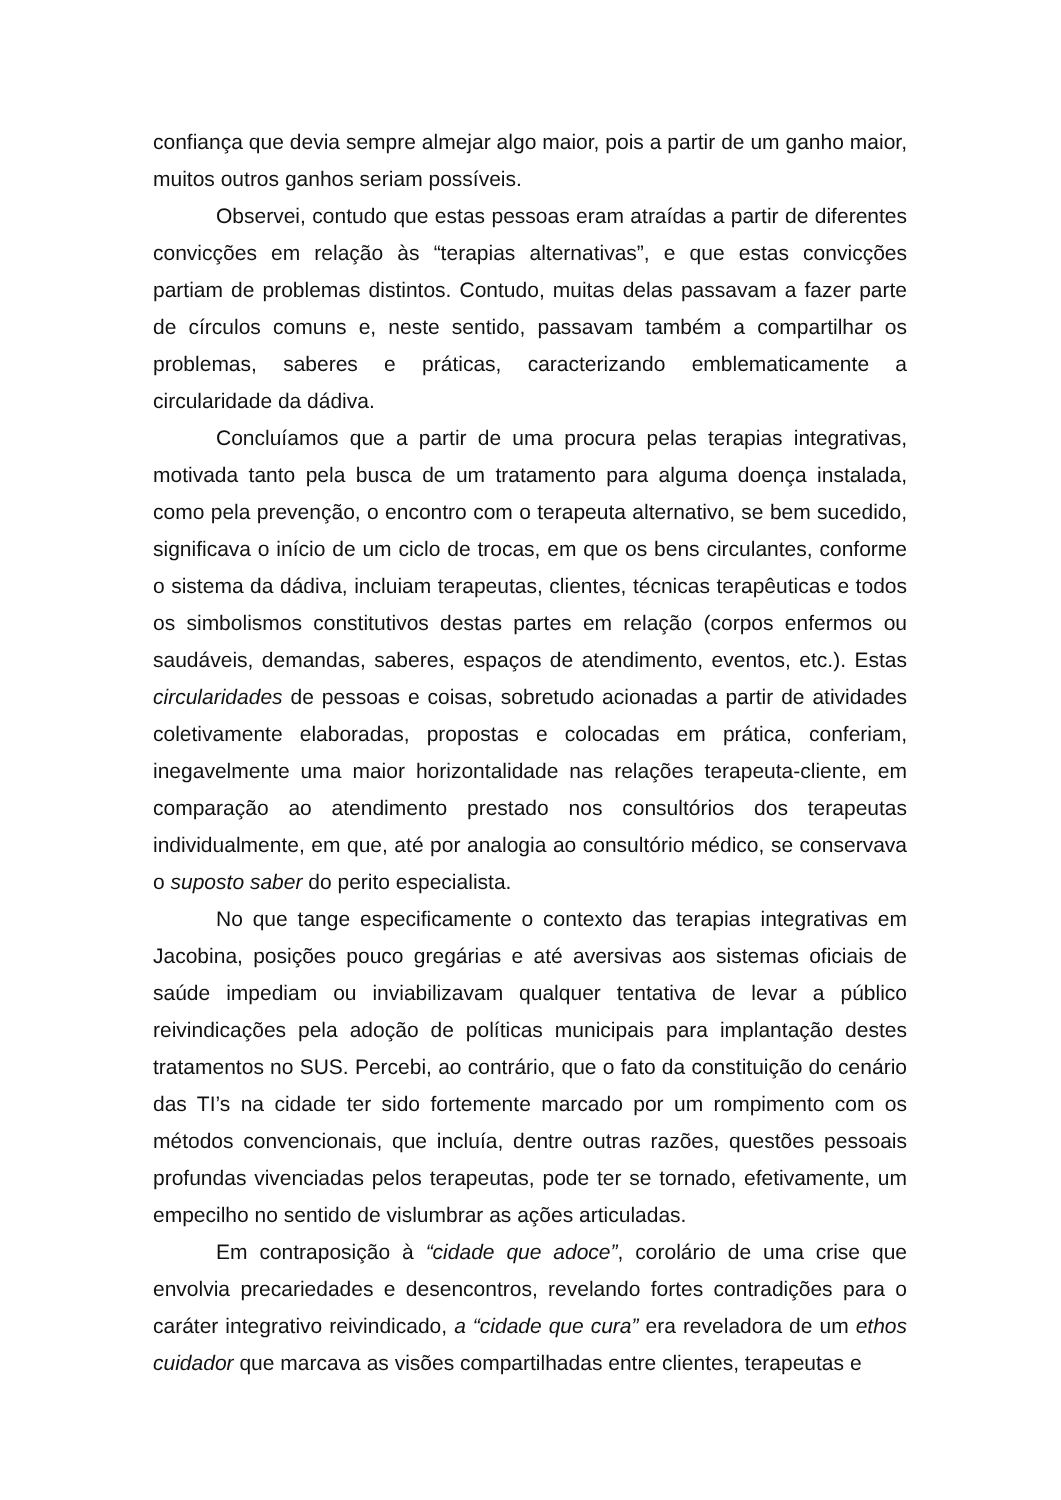confiança que devia sempre almejar algo maior, pois a partir de um ganho maior, muitos outros ganhos seriam possíveis.
Observei, contudo que estas pessoas eram atraídas a partir de diferentes convicções em relação às “terapias alternativas”, e que estas convicções partiam de problemas distintos. Contudo, muitas delas passavam a fazer parte de círculos comuns e, neste sentido, passavam também a compartilhar os problemas, saberes e práticas, caracterizando emblematicamente a circularidade da dádiva.
Concluíamos que a partir de uma procura pelas terapias integrativas, motivada tanto pela busca de um tratamento para alguma doença instalada, como pela prevenção, o encontro com o terapeuta alternativo, se bem sucedido, significava o início de um ciclo de trocas, em que os bens circulantes, conforme o sistema da dádiva, incluiam terapeutas, clientes, técnicas terapêuticas e todos os simbolismos constitutivos destas partes em relação (corpos enfermos ou saudáveis, demandas, saberes, espaços de atendimento, eventos, etc.). Estas circularidades de pessoas e coisas, sobretudo acionadas a partir de atividades coletivamente elaboradas, propostas e colocadas em prática, conferiam, inegavelmente uma maior horizontalidade nas relações terapeuta-cliente, em comparação ao atendimento prestado nos consultórios dos terapeutas individualmente, em que, até por analogia ao consultório médico, se conservava o suposto saber do perito especialista.
No que tange especificamente o contexto das terapias integrativas em Jacobina, posições pouco gregárias e até aversivas aos sistemas oficiais de saúde impediam ou inviabilizavam qualquer tentativa de levar a público reivindicações pela adoção de políticas municipais para implantação destes tratamentos no SUS. Percebi, ao contrário, que o fato da constituição do cenário das TI’s na cidade ter sido fortemente marcado por um rompimento com os métodos convencionais, que incluía, dentre outras razões, questões pessoais profundas vivenciadas pelos terapeutas, pode ter se tornado, efetivamente, um empecilho no sentido de vislumbrar as ações articuladas.
Em contraposição à “cidade que adoce”, corolário de uma crise que envolvia precariedades e desencontros, revelando fortes contradições para o caráter integrativo reivindicado, a “cidade que cura” era reveladora de um ethos cuidador que marcava as visões compartilhadas entre clientes, terapeutas e